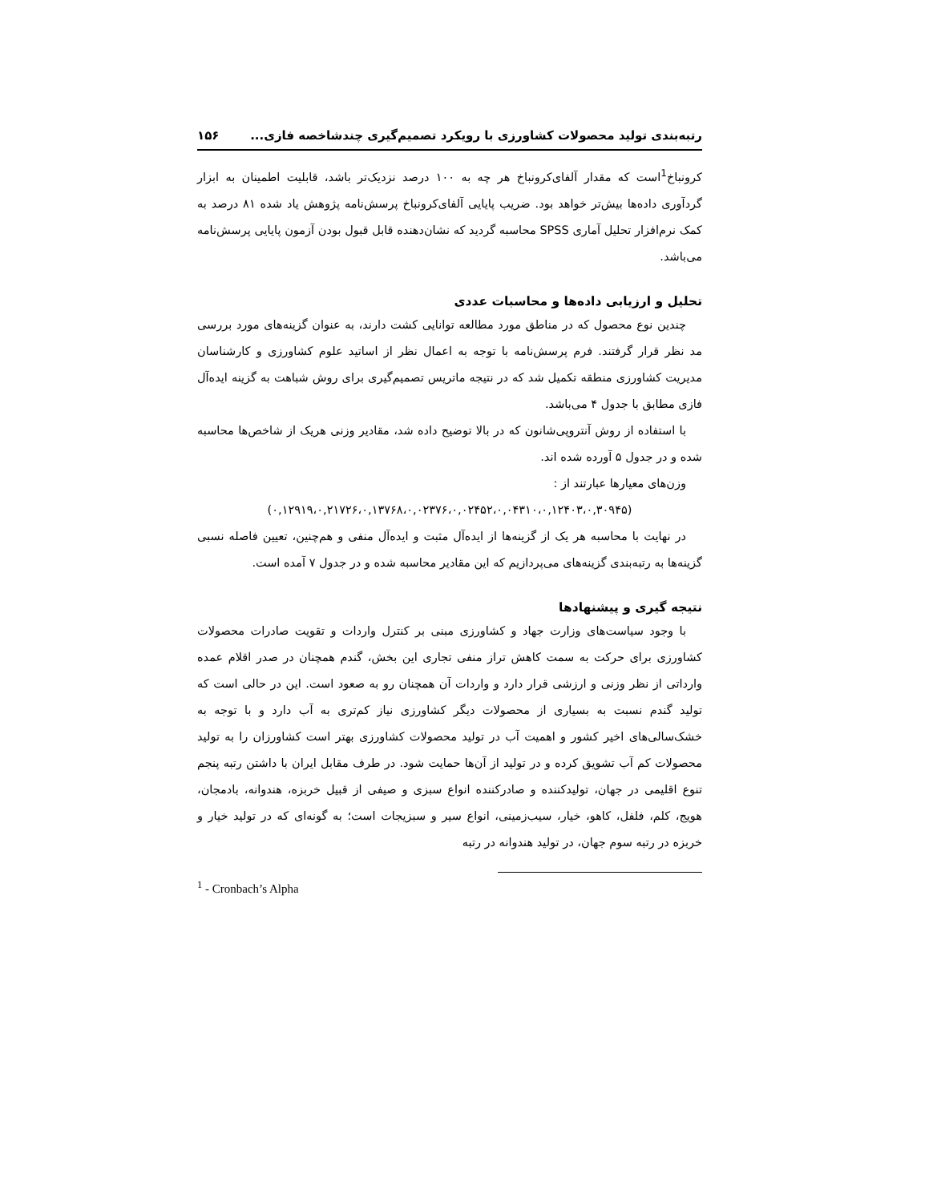رتبه‌بندی تولید محصولات کشاورزی با رویکرد تصمیم‌گیری چندشاخصه فازی... ۱۵۶
کرونباخ<sup>1</sup>است که مقدار آلفای‌کرونباخ هر چه به ۱۰۰ درصد نزدیک‌تر باشد، قابلیت اطمینان به ابزار گردآوری داده‌ها بیش‌تر خواهد بود. ضریب پایایی آلفای‌کرونباخ پرسش‌نامه پژوهش یاد شده ۸۱ درصد به کمک نرم‌افزار تحلیل آماری SPSS محاسبه گردید که نشان‌دهنده قابل قبول بودن آزمون پایایی پرسش‌نامه می‌باشد.
تحلیل و ارزیابی داده‌ها و محاسبات عددی
چندین نوع محصول که در مناطق مورد مطالعه توانایی کشت دارند، به عنوان گزینه‌های مورد بررسی مد نظر قرار گرفتند. فرم پرسش‌نامه با توجه به اعمال نظر از اساتید علوم کشاورزی و کارشناسان مدیریت کشاورزی منطقه تکمیل شد که در نتیجه ماتریس تصمیم‌گیری برای روش شباهت به گزینه ایده‌آل فازی مطابق با جدول ۴ می‌باشد.
با استفاده از روش آنتروپی‌شانون که در بالا توضیح داده شد، مقادیر وزنی هریک از شاخص‌ها محاسبه شده و در جدول ۵ آورده شده اند.
وزن‌های معیارها عبارتند از :
(۰,۱۲۹۱۹،۰,۲۱۷۲۶،۰,۱۳۷۶۸،۰,۰۲۳۷۶،۰,۰۲۴۵۲،۰,۰۴۳۱۰،۰,۱۲۴۰۳،۰,۳۰۹۴۵)
در نهایت با محاسبه هر یک از گزینه‌ها از ایده‌آل مثبت و ایده‌آل منفی و هم‌چنین، تعیین فاصله نسبی گزینه‌ها به رتبه‌بندی گزینه‌های می‌پردازیم که این مقادیر محاسبه شده و در جدول ۷ آمده است.
نتیجه گیری و پیشنهادها
با وجود سیاست‌های وزارت جهاد و کشاورزی مبنی بر کنترل واردات و تقویت صادرات محصولات کشاورزی برای حرکت به سمت کاهش تراز منفی تجاری این بخش، گندم همچنان در صدر اقلام عمده وارداتی از نظر وزنی و ارزشی قرار دارد و واردات آن همچنان رو به صعود است. این در حالی است که تولید گندم نسبت به بسیاری از محصولات دیگر کشاورزی نیاز کم‌تری به آب دارد و با توجه به خشک‌سالی‌های اخیر کشور و اهمیت آب در تولید محصولات کشاورزی بهتر است کشاورزان را به تولید محصولات کم آب تشویق کرده و در تولید از آن‌ها حمایت شود. در طرف مقابل ایران با داشتن رتبه پنجم تنوع اقلیمی در جهان، تولیدکننده و صادرکننده انواع سبزی و صیفی از قبیل خربزه، هندوانه، بادمجان، هویج، کلم، فلفل، کاهو، خیار، سیب‌زمینی، انواع سیر و سبزیجات است؛ به گونه‌ای که در تولید خیار و خربزه در رتبه سوم جهان، در تولید هندوانه در رتبه
<sup>1</sup> - Cronbach’s Alpha